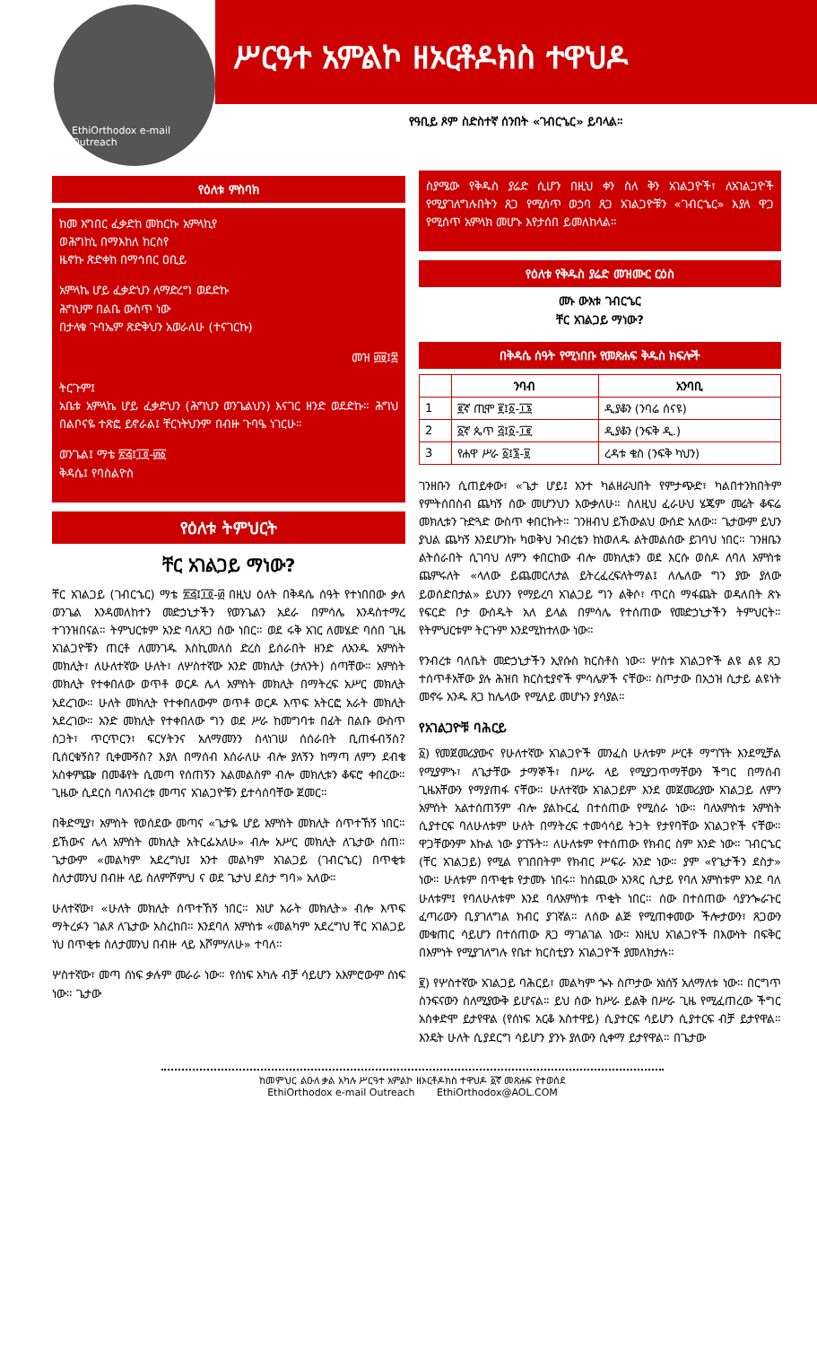EthiOrthodox e-mail Outreach
ሥርዓተ አምልኮ ዘኦርቶዶክስ ተዋህዶ
የዓቢይ ጾም ስድስተኛ ሰንበት «ገብርኄር» ይባላል።
የዕለቱ ምስባክ
ከመ እግበር ፈቃድከ መከርኩ አምላኪየ
ወሕግከኒ በማእከለ ከርስየ
ዜኖኩ ጽድቀከ በማኅበር ዐቢይ
አምላኬ ሆይ ፈቃድህን ለማድረግ ወደድኩ
ሕግህም በልቤ ውስጥ ነው
በታላቁ ጉባኤም ጽድቅህን አወራለሁ (ተናገርኩ)
መዝ ፴፱፤፰
ትርጉም፤
አቤቱ አምላኬ ሆይ ፈቃድህን (ሕግህን ወንጌልህን) እናገር ዘንድ ወደድኩ። ሕግህ በልቦናዬ ተጽፎ ይኖራል፤ ቸርነትህንም በብዙ ጉባዔ ነገርሁ።
ወንጌል፤ ማቴ ፳፭፤፲፬-፴፩
ቅዳሴ፤ የባስልዮስ
የዕለቱ ትምህርት
ቸር አገልጋይ ማነው?
ቸር አገልጋይ (ገብርኄር) ማቴ ፳፭፤፲፬-፴ በዚህ ዕለት በቅዳሴ ሰዓት የተነበበው ቃለ ወንጌል እንዳመለከተን መድኃኒታችን የወንጌልን አደራ በምሳሌ እንዳስተማረ ተገንዝበናል። ትምህርቱም አንድ ባለጸጋ ሰው ነበር። ወደ ሩቅ አገር ለመሄድ ባሰበ ጊዜ አገልጋዮቹን ጠርቶ ለመንገዱ እስኪመለስ ድረስ ይሰራበት ዘንድ ለአንዱ አምስት መክሊት፣ ለሁለተኛው ሁለት፣ ለሦስተኛው አንድ መክሊት (ታለንት) ሰጣቸው። አምስት መክሊት የተቀበለው ወጥቶ ወርዶ ሌላ አምስት መክሊት በማትረፍ አሥር መክሊት አደረገው። ሁለት መክሊት የተቀበለውም ወጥቶ ወርዶ እጥፍ አትርፎ አራት መክሊት አደረገው። አንድ መክሊት የተቀበለው ግን ወደ ሥራ ከመግባቱ በፊት በልቡ ውስጥ ስጋት፣ ጥርጥርን፣ ፍርሃትንና አለማመንን ስላነገሠ ሰሰራበት ቢጠፋብኝስ? ቢሰርቁኝስ? ቢቀሙኝስ? እያለ በማሰብ እሰራለሁ ብሎ ያለኝን ከማጣ ለምን ደብቄ አስቀምጬ በመቆየት ሲመጣ የሰጠኝን አልመልስም ብሎ መክሊቱን ቆፍሮ ቀበረው። ጊዜው ሲደርስ ባለንብረቱ መጣና አገልጋዮቹን ይተሳሰባቸው ጀመር።
በቅድሚያ፣ አምስት የወሰደው መጣና «ጌታዬ ሆይ አምስት መክሊት ሰጥተኸኝ ነበር። ይኸውና ሌላ አምስት መክሊት አትርፌአለሁ» ብሎ አሥር መክሊት ለጌታው ሰጠ። ጌታውም «መልካም አደረግህ፤ አንተ መልካም አገልጋይ (ገብርኄር) በጥቂቱ ስለታመንህ በብዙ ላይ ስለምሾምህ ና ወደ ጌታህ ደስታ ግባ» አለው።
ሁለተኛው፣ «ሁለት መክሊት ሰጥተኸኝ ነበር። እነሆ አራት መክሊት» ብሎ እጥፍ ማትረፉን ገልጾ ለጌታው አስረከበ። እንደባለ አምስቱ «መልካም አደረግህ ቸር አገልጋይ ነህ በጥቂቱ ስለታመንህ በብዙ ላይ እሾምሃለሁ» ተባለ።
ሦስተኛው፣ መጣ ሰነፍ ቃሉም መራራ ነው። የሰነፍ አካሉ ብቻ ሳይሆን አእምሮውም ሰነፍ ነው። ጌታው
ስያሜው የቅዱስ ያሬድ ሲሆን በዚህ ቀን ስለ ቅን አገልጋዮች፣ ለአገልጋዮች የሚያገለግሉበትን ጸጋ የሚሰጥ ወኃባ ጸጋ አገልጋዮቹን «ገብርኄር» እያለ ዋጋ የሚሰጥ አምላክ መሆኑ እየታሰበ ይመለከላል።
የዕለቱ የቅዱስ ያሬድ መዝሙር ርዕስ
መኑ ውእቱ ገብርኄር
ቸር አገልጋይ ማነው?
በቅዳሴ ሰዓት የሚነበቡ የመጽሐፍ ቅዱስ ክፍሎች
| | ንባብ | አንባቢ |
| --- | --- | --- |
| 1 | ፪ኛ ጢሞ ፪፤፩-፲፮ | ዲያቆን (ንባሬ ሰናዩ) |
| 2 | ፩ኛ ጴጥ ፭፤፩-፲፪ | ዲያቆን (ንፍቅ ዲ.) |
| 3 | የሐዋ ሥራ ፩፤፮-፱ | ረዳቱ ቄስ (ንፍቅ ካህን) |
ገንዘቡን ሲጠይቀው፣ «ጌታ ሆይ፤ አንተ ካልዘራህበት የምታጭድ፣ ካልበተንክበትም የምትሰበስብ ጨካኝ ሰው መሆንህን አውቃለሁ። ስለዚህ ፈራሁህ ሄጄም መሬት ቆፍሬ መክሊቱን ጉድጓድ ውስጥ ቀበርኩት። ገንዘብህ ይኸውልህ ውሰድ አለው። ጌታውም ይህን ያህል ጨካኝ እንደሆንኩ ካወቅህ ንብረቴን ከነወለዱ ልትመልሰው ይገባህ ነበር። ገንዘቤን ልትሰራበት ሲገባህ ለምን ቀበርከው ብሎ መክሊቱን ወደ እርሱ ወስዶ ለባለ አምስቱ ጨምሩለት «ላለው ይጨመርለታል ይትረፈረፍለትማል፤ ለሌለው ግን ያው ያለው ይወሰድበታል» ይህንን የማይረባ አገልጋይ ግን ልቅሶ፣ ጥርስ ማፋጨት ወዳለበት ጽኑ የፍርድ ቦታ ውሰዱት አለ ይላል በምሳሌ የተሰጠው የመድኃኒታችን ትምህርት። የትምህርቱም ትርጉም እንደሚከተለው ነው።
የንብረቱ ባለቤት መድኃኒታችን ኢየሱስ ክርስቶስ ነው። ሦስቱ አገልጋዮች ልዩ ልዩ ጸጋ ተሰጥቶአቸው ያሉ ሕዝበ ክርስቲያኖች ምሳሌዎች ናቸው። ስጦታው በአኃዝ ሲታይ ልዩነት መኖሩ አንዱ ጸጋ ከሌላው የሚለይ መሆኑን ያሳያል።
የአገልጋዮቹ ባሕርይ
፩) የመጀመሪያውና የሁለተኛው አገልጋዮች መንፈስ ሁለቱም ሥርቶ ማግኘት እንደሚቻል የሚያምኑ፣ ለጌታቸው ታማኞች፣ በሥራ ላይ የሚያጋጥማቸውን ችግር በማሰብ ጊዜአቸውን የማያጠፋ ናቸው። ሁለተኛው አገልጋይም እንደ መጀመሪያው አገልጋይ ለምን አምስት አልተሰጠኝም ብሎ ያልኩርፈ በተሰጠው የሚሰራ ነው። ባለአምስቱ አምስት ሲያተርፍ ባለሁለቱም ሁለት በማትረፍ ተመሳሳይ ትጋት የታየባቸው አገልጋዮች ናቸው። ዋጋቸውንም እኩል ነው ያገኙት። ለሁለቱም የተሰጠው የክብር ስም አንድ ነው። ገብርኄር (ቸር አገልጋይ) የሚል የገበበትም የክብር ሥፍራ አንድ ነው። ያም «የጌታችን ደስታ» ነው። ሁለቱም በጥቂቱ የታመኑ ነበሩ። ከሰጪው አንጻር ሲታይ የባለ አምስቱም እንደ ባለ ሁለቱም፤ የባለሁለቱም እንደ ባለአምስቱ ጥቂት ነበር። ሰው በተሰጠው ሳያንጐራጉር ፈጣሪውን ቢያገለግል ክብር ያገኛል። ለሰው ልጅ የሚጠቀመው ችሎታውን፣ ጸጋውን መቁጠር ሳይሆን በተሰጠው ጸጋ ማገልገል ነው። እነዚህ አገልጋዮች በእውነት በፍቅር በእምነት የሚያገለግሉ የቤተ ክርስቲያን አገልጋዮች ያመለክታሉ።
፪) የሦስተኛው አገልጋይ ባሕርይ፣ መልካም ጐኑ ስጦታው አነሰኝ አለማለቱ ነው። በርግጥ ስንፍናውን ስለሚያውቅ ይሆናል። ይህ ሰው ከሥራ ይልቅ በሥራ ጊዜ የሚፈጠረው ችግር አስቀድሞ ይታየዋል (የሰነፍ አርቆ አስተዋይ) ሲያተርፍ ሳይሆን ሲያተርፍ ብቻ ይታየዋል። እንዴት ሁለት ሲያደርግ ሳይሆን ያንኑ ያለውን ሲቀማ ይታየዋል። በጌታው
ከመምህር ልዑለ ቃል አካሉ ሥርዓተ አምልኮ ዘኦርቶዶክስ ተዋህዶ ፩ኛ መጽሐፍ የተወሰደ
EthiOrthodox e-mail Outreach EthiOrthodox@AOL.COM